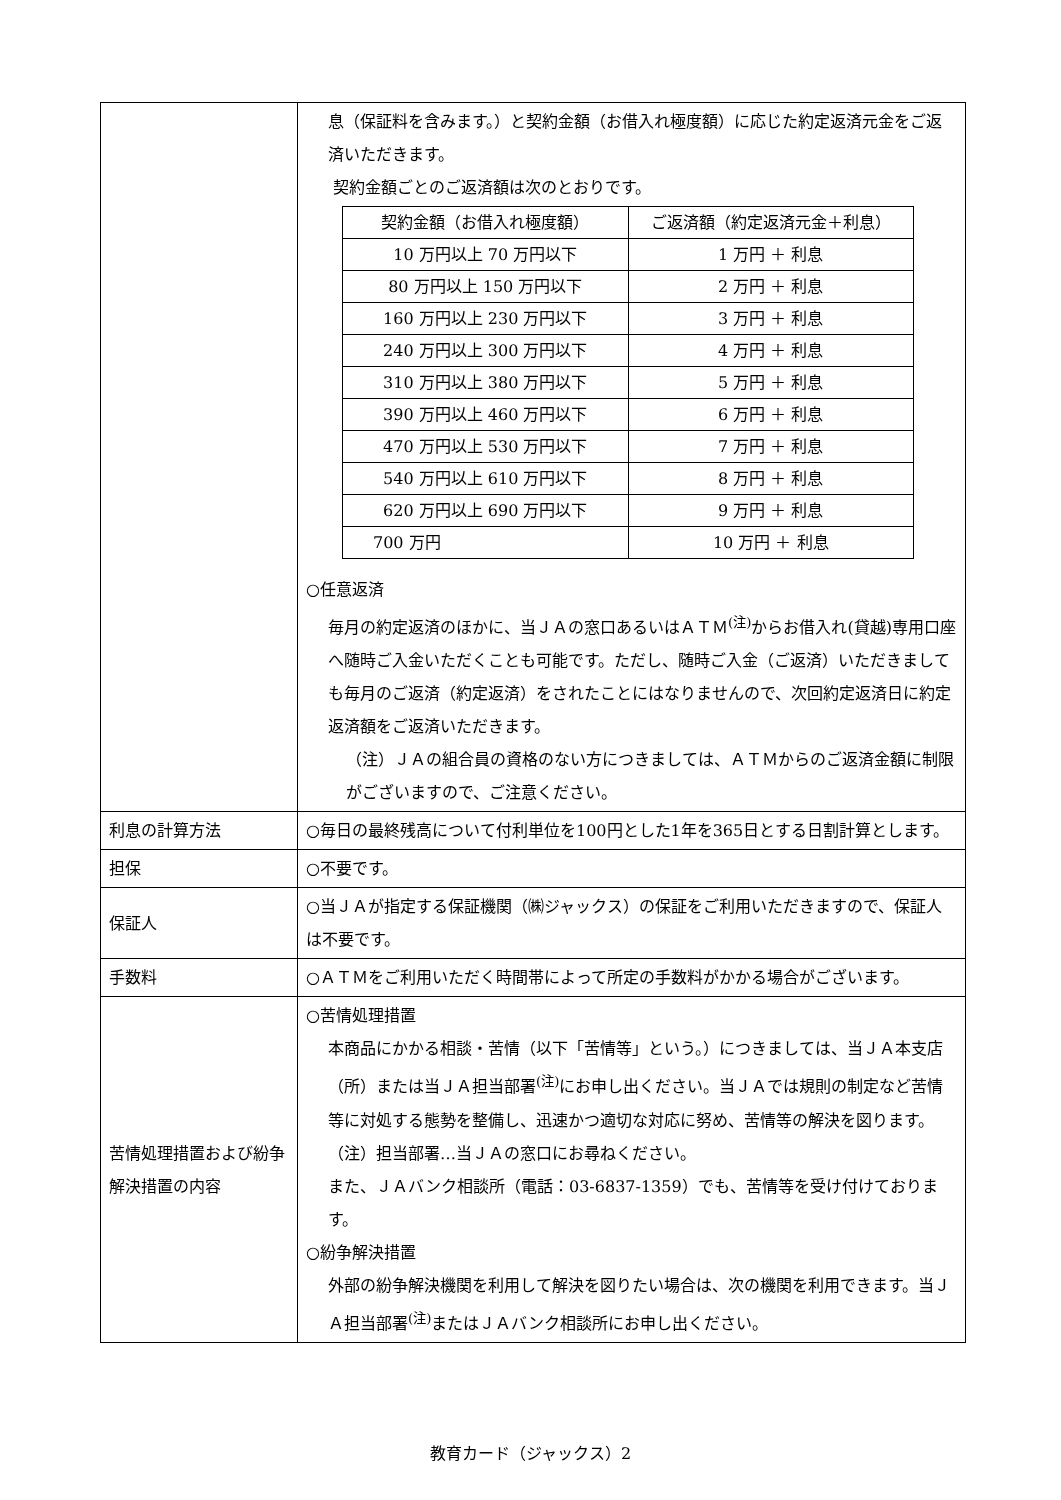| | 息（保証料を含みます。）と契約金額（お借入れ極度額）に応じた約定返済元金をご返済いただきます。 契約金額ごとのご返済額は次のとおりです。 / 契約金額（お借入れ極度額） / ご返済額（約定返済元金＋利息） / / --- / --- / / 10 万円以上 70 万円以下 / 1 万円 ＋ 利息 / / 80 万円以上 150 万円以下 / 2 万円 ＋ 利息 / / 160 万円以上 230 万円以下 / 3 万円 ＋ 利息 / / 240 万円以上 300 万円以下 / 4 万円 ＋ 利息 / / 310 万円以上 380 万円以下 / 5 万円 ＋ 利息 / / 390 万円以上 460 万円以下 / 6 万円 ＋ 利息 / / 470 万円以上 530 万円以下 / 7 万円 ＋ 利息 / / 540 万円以上 610 万円以下 / 8 万円 ＋ 利息 / / 620 万円以上 690 万円以下 / 9 万円 ＋ 利息 / / 700 万円 / 10 万円 ＋ 利息 / ○任意返済 毎月の約定返済のほかに、当ＪＡの窓口あるいはＡＴＭ<sup>(注)</sup>からお借入れ(貸越)専用口座へ随時ご入金いただくことも可能です。ただし、随時ご入金（ご返済）いただきましても毎月のご返済（約定返済）をされたことにはなりませんので、次回約定返済日に約定返済額をご返済いただきます。 （注）ＪＡの組合員の資格のない方につきましては、ＡＴＭからのご返済金額に制限がございますので、ご注意ください。 |
| 利息の計算方法 | ○毎日の最終残高について付利単位を100円とした1年を365日とする日割計算とします。 |
| 担保 | ○不要です。 |
| 保証人 | ○当ＪＡが指定する保証機関（㈱ジャックス）の保証をご利用いただきますので、保証人は不要です。 |
| 手数料 | ○ＡＴＭをご利用いただく時間帯によって所定の手数料がかかる場合がございます。 |
| 苦情処理措置および紛争解決措置の内容 | ○苦情処理措置 本商品にかかる相談・苦情（以下「苦情等」という。）につきましては、当ＪＡ本支店（所）または当ＪＡ担当部署<sup>(注)</sup>にお申し出ください。当ＪＡでは規則の制定など苦情等に対処する態勢を整備し、迅速かつ適切な対応に努め、苦情等の解決を図ります。 （注）担当部署…当ＪＡの窓口にお尋ねください。 また、ＪＡバンク相談所（電話：03-6837-1359）でも、苦情等を受け付けております。 ○紛争解決措置 外部の紛争解決機関を利用して解決を図りたい場合は、次の機関を利用できます。当ＪＡ担当部署<sup>(注)</sup>またはＪＡバンク相談所にお申し出ください。 |
教育カード（ジャックス）2